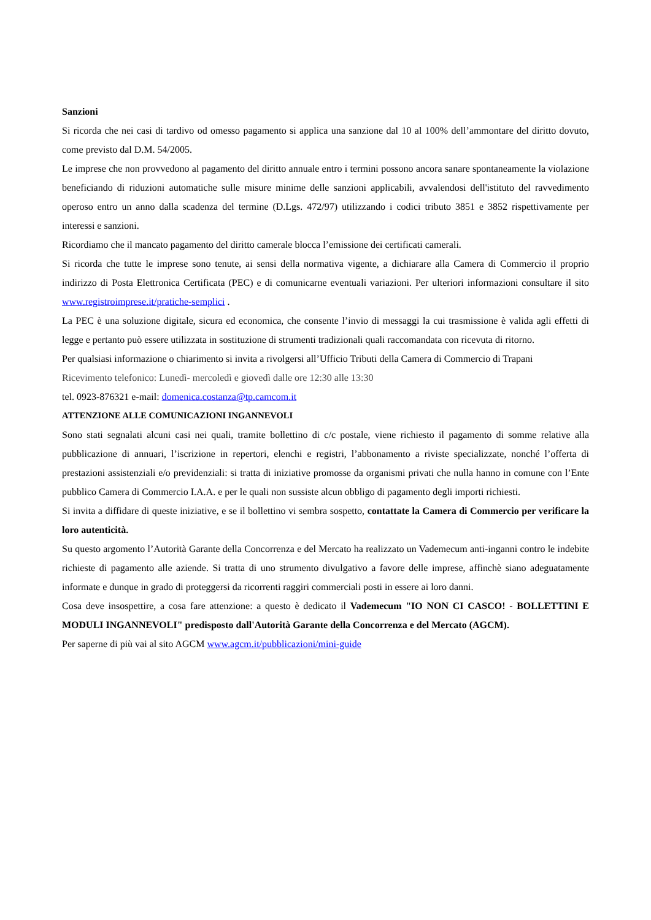Sanzioni
Si ricorda che nei casi di tardivo od omesso pagamento si applica una sanzione dal 10 al 100% dell’ammontare del diritto dovuto, come previsto dal D.M. 54/2005.
Le imprese che non provvedono al pagamento del diritto annuale entro i termini possono ancora sanare spontaneamente la violazione beneficiando di riduzioni automatiche sulle misure minime delle sanzioni applicabili, avvalendosi dell'istituto del ravvedimento operoso entro un anno dalla scadenza del termine (D.Lgs. 472/97) utilizzando i codici tributo 3851 e 3852 rispettivamente per interessi e sanzioni.
Ricordiamo che il mancato pagamento del diritto camerale blocca l’emissione dei certificati camerali.
Si ricorda che tutte le imprese sono tenute, ai sensi della normativa vigente, a dichiarare alla Camera di Commercio il proprio indirizzo di Posta Elettronica Certificata (PEC) e di comunicarne eventuali variazioni. Per ulteriori informazioni consultare il sito www.registroimprese.it/pratiche-semplici .
La PEC è una soluzione digitale, sicura ed economica, che consente l’invio di messaggi la cui trasmissione è valida agli effetti di legge e pertanto può essere utilizzata in sostituzione di strumenti tradizionali quali raccomandata con ricevuta di ritorno.
Per qualsiasi informazione o chiarimento si invita a rivolgersi all’Ufficio Tributi della Camera di Commercio di Trapani
Ricevimento telefonico: Lunedì- mercoledì e giovedì dalle ore 12:30 alle 13:30
tel. 0923-876321 e-mail: domenica.costanza@tp.camcom.it
ATTENZIONE ALLE COMUNICAZIONI INGANNEVOLI
Sono stati segnalati alcuni casi nei quali, tramite bollettino di c/c postale, viene richiesto il pagamento di somme relative alla pubblicazione di annuari, l’iscrizione in repertori, elenchi e registri, l’abbonamento a riviste specializzate, nonché l’offerta di prestazioni assistenziali e/o previdenziali: si tratta di iniziative promosse da organismi privati che nulla hanno in comune con l’Ente pubblico Camera di Commercio I.A.A. e per le quali non sussiste alcun obbligo di pagamento degli importi richiesti.
Si invita a diffidare di queste iniziative, e se il bollettino vi sembra sospetto, contattate la Camera di Commercio per verificare la loro autenticità.
Su questo argomento l’Autorità Garante della Concorrenza e del Mercato ha realizzato un Vademecum anti-inganni contro le indebite richieste di pagamento alle aziende. Si tratta di uno strumento divulgativo a favore delle imprese, affinchè siano adeguatamente informate e dunque in grado di proteggersi da ricorrenti raggiri commerciali posti in essere ai loro danni.
Cosa deve insospettire, a cosa fare attenzione: a questo è dedicato il Vademecum "IO NON CI CASCO! - BOLLETTINI E MODULI INGANNEVOLI" predisposto dall'Autorità Garante della Concorrenza e del Mercato (AGCM).
Per saperne di più vai al sito AGCM www.agcm.it/pubblicazioni/mini-guide